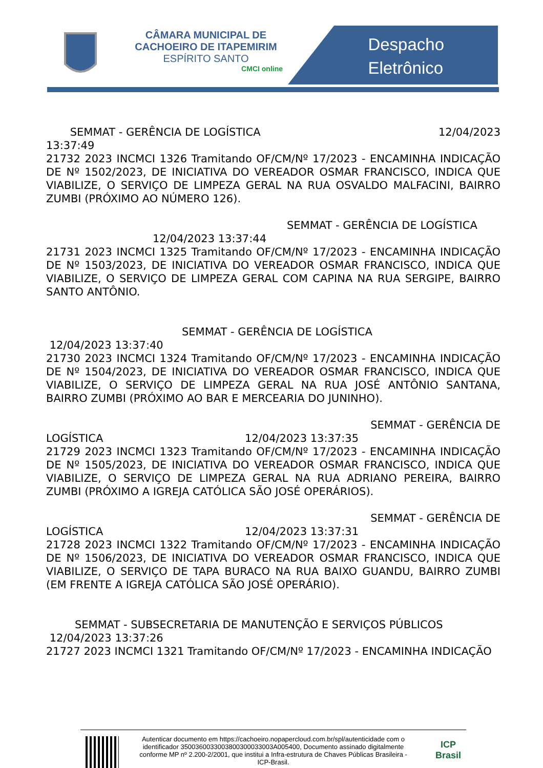CÂMARA MUNICIPAL DE
CACHOEIRO DE ITAPEMIRIM
ESPÍRITO SANTO
CMCI online
Despacho
Eletrônico
SEMMAT - GERÊNCIA DE LOGÍSTICA 12/04/2023
13:37:49
21732 2023 INCMCI 1326 Tramitando OF/CM/Nº 17/2023 - ENCAMINHA INDICAÇÃO DE Nº 1502/2023, DE INICIATIVA DO VEREADOR OSMAR FRANCISCO, INDICA QUE VIABILIZE, O SERVIÇO DE LIMPEZA GERAL NA RUA OSVALDO MALFACINI, BAIRRO ZUMBI (PRÓXIMO AO NÚMERO 126).
SEMMAT - GERÊNCIA DE LOGÍSTICA
12/04/2023 13:37:44
21731 2023 INCMCI 1325 Tramitando OF/CM/Nº 17/2023 - ENCAMINHA INDICAÇÃO DE Nº 1503/2023, DE INICIATIVA DO VEREADOR OSMAR FRANCISCO, INDICA QUE VIABILIZE, O SERVIÇO DE LIMPEZA GERAL COM CAPINA NA RUA SERGIPE, BAIRRO SANTO ANTÔNIO.
SEMMAT - GERÊNCIA DE LOGÍSTICA
12/04/2023 13:37:40
21730 2023 INCMCI 1324 Tramitando OF/CM/Nº 17/2023 - ENCAMINHA INDICAÇÃO DE Nº 1504/2023, DE INICIATIVA DO VEREADOR OSMAR FRANCISCO, INDICA QUE VIABILIZE, O SERVIÇO DE LIMPEZA GERAL NA RUA JOSÉ ANTÔNIO SANTANA, BAIRRO ZUMBI (PRÓXIMO AO BAR E MERCEARIA DO JUNINHO).
SEMMAT - GERÊNCIA DE
LOGÍSTICA 12/04/2023 13:37:35
21729 2023 INCMCI 1323 Tramitando OF/CM/Nº 17/2023 - ENCAMINHA INDICAÇÃO DE Nº 1505/2023, DE INICIATIVA DO VEREADOR OSMAR FRANCISCO, INDICA QUE VIABILIZE, O SERVIÇO DE LIMPEZA GERAL NA RUA ADRIANO PEREIRA, BAIRRO ZUMBI (PRÓXIMO A IGREJA CATÓLICA SÃO JOSÉ OPERÁRIOS).
SEMMAT - GERÊNCIA DE
LOGÍSTICA 12/04/2023 13:37:31
21728 2023 INCMCI 1322 Tramitando OF/CM/Nº 17/2023 - ENCAMINHA INDICAÇÃO DE Nº 1506/2023, DE INICIATIVA DO VEREADOR OSMAR FRANCISCO, INDICA QUE VIABILIZE, O SERVIÇO DE TAPA BURACO NA RUA BAIXO GUANDU, BAIRRO ZUMBI (EM FRENTE A IGREJA CATÓLICA SÃO JOSÉ OPERÁRIO).
SEMMAT - SUBSECRETARIA DE MANUTENÇÃO E SERVIÇOS PÚBLICOS
12/04/2023 13:37:26
21727 2023 INCMCI 1321 Tramitando OF/CM/Nº 17/2023 - ENCAMINHA INDICAÇÃO
Autenticar documento em https://cachoeiro.nopapercloud.com.br/spl/autenticidade com o identificador 3500360033003800300033003A005400, Documento assinado digitalmente conforme MP nº 2.200-2/2001, que institui a Infra-estrutura de Chaves Públicas Brasileira - ICP-Brasil.
ICP
Brasil